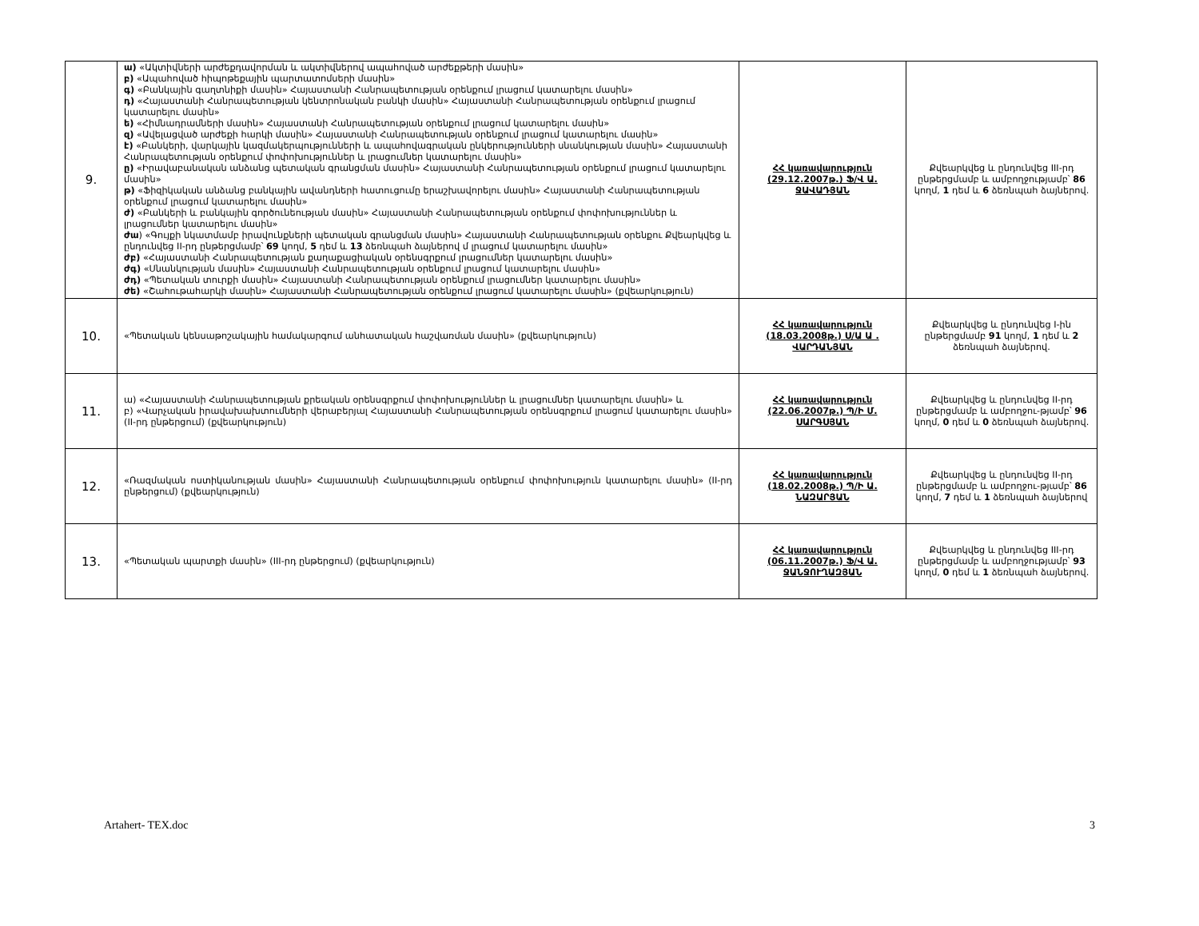| 9. | ա) «Ակտիվների արժեքդավորման և ակտիվներով ապահոված արժեքթերի մասին» բ) «Ապահոված հիպոթեքային պարտատոմսերի մասին» գ) «Բանկային գաղտնիքի մասին» Հայաստանի Հանրապետության օրենքում լրացում կատարելու մասին» դ) «Հայաստանի Հանրապետության կենտրոնական բանկի մասին» Հայաստանի Հանրապետության օրենքում լրացում կատարելու մասին» ե) «Հիմնադրամների մասին» Հայաստանի Հանրապետության օրենքում լրացում կատարելու մասին» զ) «Ավելացված արժեքի հարկի մասին» Հայաստանի Հանրապետության օրենքում լրացում կատարելու մասին» է) «Բանկերի, վարկային կազմակերպությունների և ապահովագրական ընկերությունների սնանկության մասին» Հայաստանի Հանրապետության օրենքում փոփոխություններ և լրացումներ կատարելու մասին» ը) «Իրավաբանական անձանց պետական գրանցման մասին» Հայաստանի Հանրապետության օրենքում լրացում կատարելու մասին» թ) «Ֆիզիկական անձանց բանկային ավանդների հատուցումը երաշխավորելու մասին» Հայաստանի Հանրապետության օրենքում լրացում կատարելու մասին» ժ) «Բանկերի և բանկային գործունեության մասին» Հայաստանի Հանրապետության օրենքում փոփոխություններ և լրացումներ կատարելու մասին» ժա ) «Գույքի նկատմամբ իրավունքների պետական գրանցման մասին» Հայաստանի Հանրապետության օրենքու Քվեարկվեց և ընդունվեց II-րդ ընթերցմամբ՝ 69 կողմ, 5 դեմ և 13 ձեռնպահ ձայներով մ լրացում կատարելու մասին» ժբ) «Հայաստանի Հանրապետության քաղաքացիական օրենսգրքում լրացումներ կատարելու մասին» ժգ) «Սնանկության մասին» Հայաստանի Հանրապետության օրենքում լրացում կատարելու մասին» ժդ) «Պետական տուրքի մասին» Հայաստանի Հանրապետության օրենքում լրացումներ կատարելու մասին» ժե) «Շահութահարկի մասին» Հայաստանի Հանրապետության օրենքում լրացում կատարելու մասին» (քվեարկություն) | ՀՀ կառավարություն (29.12.2007թ.) Ֆ/Վ Ա. ՋԱՎԱԴՅԱՆ | Քվեարկվեց և ընդունվեց III-րդ ընթերցմամբ և ամբողջությամբ՝ 86 կողմ, 1 դեմ և 6 ձեռնպահ ձայներով. |
| 10. | «Պետական կենսաթոշակային համակարգում անհատական հաշվառման մասին» (քվեարկություն) | ՀՀ կառավարություն (18.03.2008թ.) Ս/Ա Ա . ՎԱՐԴԱՆՅԱՆ | Քվեարկվեց և ընդունվեց I-ին ընթերցմամբ 91 կողմ, 1 դեմ և 2 ձեռնպահ ձայներով. |
| 11. | ա) «Հայաստանի Հանրապետության քրեական օրենսգրքում փոփոխություններ և լրացումներ կատարելու մասին» և բ) «Վարչական իրավախախտումների վերաբերյալ Հայաստանի Հանրապետության օրենսգրքում լրացում կատարելու մասին» (II-րդ ընթերցում) (քվեարկություն) | ՀՀ կառավարություն (22.06.2007թ.) Պ/Ի Մ. ՍԱՐԳՍՅԱՆ | Քվեարկվեց և ընդունվեց II-րդ ընթերցմամբ և ամբողջու-թյամբ՝ 96 կողմ, 0 դեմ և 0 ձեռնպահ ձայներով. |
| 12. | «Ռազմական ոստիկանության մասին» Հայաստանի Հանրապետության օրենքում փոփոխություն կատարելու մասին» (II-րդ ընթերցում) (քվեարկություն) | ՀՀ կառավարություն (18.02.2008թ.) Պ/Ի Ա. ՆԱԶԱՐՅԱՆ | Քվեարկվեց և ընդունվեց II-րդ ընթերցմամբ և ամբողջու-թյամբ՝ 86 կողմ, 7 դեմ և 1 ձեռնպահ ձայներով |
| 13. | «Պետական պարտքի մասին» (III-րդ ընթերցում) (քվեարկություն) | ՀՀ կառավարություն (06.11.2007թ.) Ֆ/Վ Ա. ՋԱՆՋՈՒՂԱԶՅԱՆ | Քվեարկվեց և ընդունվեց III-րդ ընթերցմամբ և ամբողջությամբ՝ 93 կողմ, 0 դեմ և 1 ձեռնպահ ձայներով. |
Artahert- TEX.doc 3